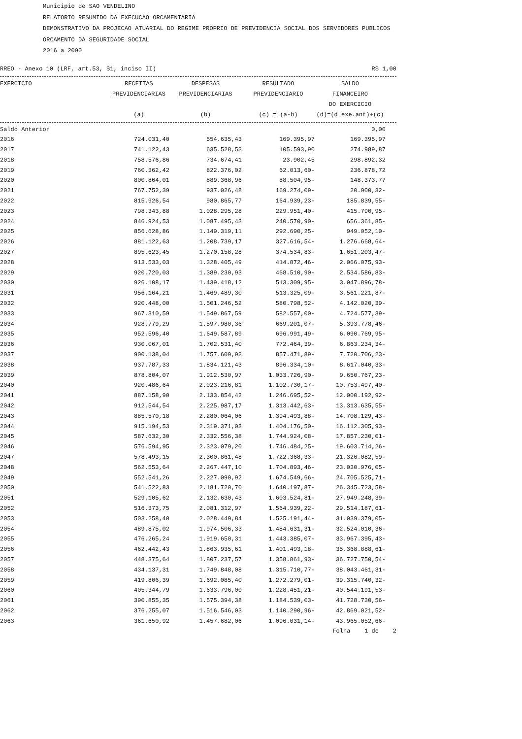Municipio de SAO VENDELINO
RELATORIO RESUMIDO DA EXECUCAO ORCAMENTARIA
DEMONSTRATIVO DA PROJECAO ATUARIAL DO REGIME PROPRIO DE PREVIDENCIA SOCIAL DOS SERVIDORES PUBLICOS
ORCAMENTO DA SEGURIDADE SOCIAL
2016 a 2090
RREO - Anexo 10 (LRF, art.53, $1, inciso II) R$ 1,00
| EXERCICIO | RECEITAS PREVIDENCIARIAS (a) | DESPESAS PREVIDENCIARIAS (b) | RESULTADO PREVIDENCIARIO (c) = (a-b) | SALDO FINANCEIRO DO EXERCICIO (d)=(d exe.ant)+(c) | |
| --- | --- | --- | --- | --- | --- |
| Saldo Anterior | | | | 0,00 | |
| 2016 | 724.031,40 | 554.635,43 | 169.395,97 | 169.395,97 | |
| 2017 | 741.122,43 | 635.528,53 | 105.593,90 | 274.989,87 | |
| 2018 | 758.576,86 | 734.674,41 | 23.902,45 | 298.892,32 | |
| 2019 | 760.362,42 | 822.376,02 | 62.013,60- | 236.878,72 | |
| 2020 | 800.864,01 | 889.368,96 | 88.504,95- | 148.373,77 | |
| 2021 | 767.752,39 | 937.026,48 | 169.274,09- | 20.900,32- | |
| 2022 | 815.926,54 | 980.865,77 | 164.939,23- | 185.839,55- | |
| 2023 | 798.343,88 | 1.028.295,28 | 229.951,40- | 415.790,95- | |
| 2024 | 846.924,53 | 1.087.495,43 | 240.570,90- | 656.361,85- | |
| 2025 | 856.628,86 | 1.149.319,11 | 292.690,25- | 949.052,10- | |
| 2026 | 881.122,63 | 1.208.739,17 | 327.616,54- | 1.276.668,64- | |
| 2027 | 895.623,45 | 1.270.158,28 | 374.534,83- | 1.651.203,47- | |
| 2028 | 913.533,03 | 1.328.405,49 | 414.872,46- | 2.066.075,93- | |
| 2029 | 920.720,03 | 1.389.230,93 | 468.510,90- | 2.534.586,83- | |
| 2030 | 926.108,17 | 1.439.418,12 | 513.309,95- | 3.047.896,78- | |
| 2031 | 956.164,21 | 1.469.489,30 | 513.325,09- | 3.561.221,87- | |
| 2032 | 920.448,00 | 1.501.246,52 | 580.798,52- | 4.142.020,39- | |
| 2033 | 967.310,59 | 1.549.867,59 | 582.557,00- | 4.724.577,39- | |
| 2034 | 928.779,29 | 1.597.980,36 | 669.201,07- | 5.393.778,46- | |
| 2035 | 952.596,40 | 1.649.587,89 | 696.991,49- | 6.090.769,95- | |
| 2036 | 930.067,01 | 1.702.531,40 | 772.464,39- | 6.863.234,34- | |
| 2037 | 900.138,04 | 1.757.609,93 | 857.471,89- | 7.720.706,23- | |
| 2038 | 937.787,33 | 1.834.121,43 | 896.334,10- | 8.617.040,33- | |
| 2039 | 878.804,07 | 1.912.530,97 | 1.033.726,90- | 9.650.767,23- | |
| 2040 | 920.486,64 | 2.023.216,81 | 1.102.730,17- | 10.753.497,40- | |
| 2041 | 887.158,90 | 2.133.854,42 | 1.246.695,52- | 12.000.192,92- | |
| 2042 | 912.544,54 | 2.225.987,17 | 1.313.442,63- | 13.313.635,55- | |
| 2043 | 885.570,18 | 2.280.064,06 | 1.394.493,88- | 14.708.129,43- | |
| 2044 | 915.194,53 | 2.319.371,03 | 1.404.176,50- | 16.112.305,93- | |
| 2045 | 587.632,30 | 2.332.556,38 | 1.744.924,08- | 17.857.230,01- | |
| 2046 | 576.594,95 | 2.323.079,20 | 1.746.484,25- | 19.603.714,26- | |
| 2047 | 578.493,15 | 2.300.861,48 | 1.722.368,33- | 21.326.082,59- | |
| 2048 | 562.553,64 | 2.267.447,10 | 1.704.893,46- | 23.030.976,05- | |
| 2049 | 552.541,26 | 2.227.090,92 | 1.674.549,66- | 24.705.525,71- | |
| 2050 | 541.522,83 | 2.181.720,70 | 1.640.197,87- | 26.345.723,58- | |
| 2051 | 529.105,62 | 2.132.630,43 | 1.603.524,81- | 27.949.248,39- | |
| 2052 | 516.373,75 | 2.081.312,97 | 1.564.939,22- | 29.514.187,61- | |
| 2053 | 503.258,40 | 2.028.449,84 | 1.525.191,44- | 31.039.379,05- | |
| 2054 | 489.875,02 | 1.974.506,33 | 1.484.631,31- | 32.524.010,36- | |
| 2055 | 476.265,24 | 1.919.650,31 | 1.443.385,07- | 33.967.395,43- | |
| 2056 | 462.442,43 | 1.863.935,61 | 1.401.493,18- | 35.368.888,61- | |
| 2057 | 448.375,64 | 1.807.237,57 | 1.358.861,93- | 36.727.750,54- | |
| 2058 | 434.137,31 | 1.749.848,08 | 1.315.710,77- | 38.043.461,31- | |
| 2059 | 419.806,39 | 1.692.085,40 | 1.272.279,01- | 39.315.740,32- | |
| 2060 | 405.344,79 | 1.633.796,00 | 1.228.451,21- | 40.544.191,53- | |
| 2061 | 390.855,35 | 1.575.394,38 | 1.184.539,03- | 41.728.730,56- | |
| 2062 | 376.255,07 | 1.516.546,03 | 1.140.290,96- | 42.869.021,52- | |
| 2063 | 361.650,92 | 1.457.682,06 | 1.096.031,14- | 43.965.052,66- | |
Folha 1 de 2